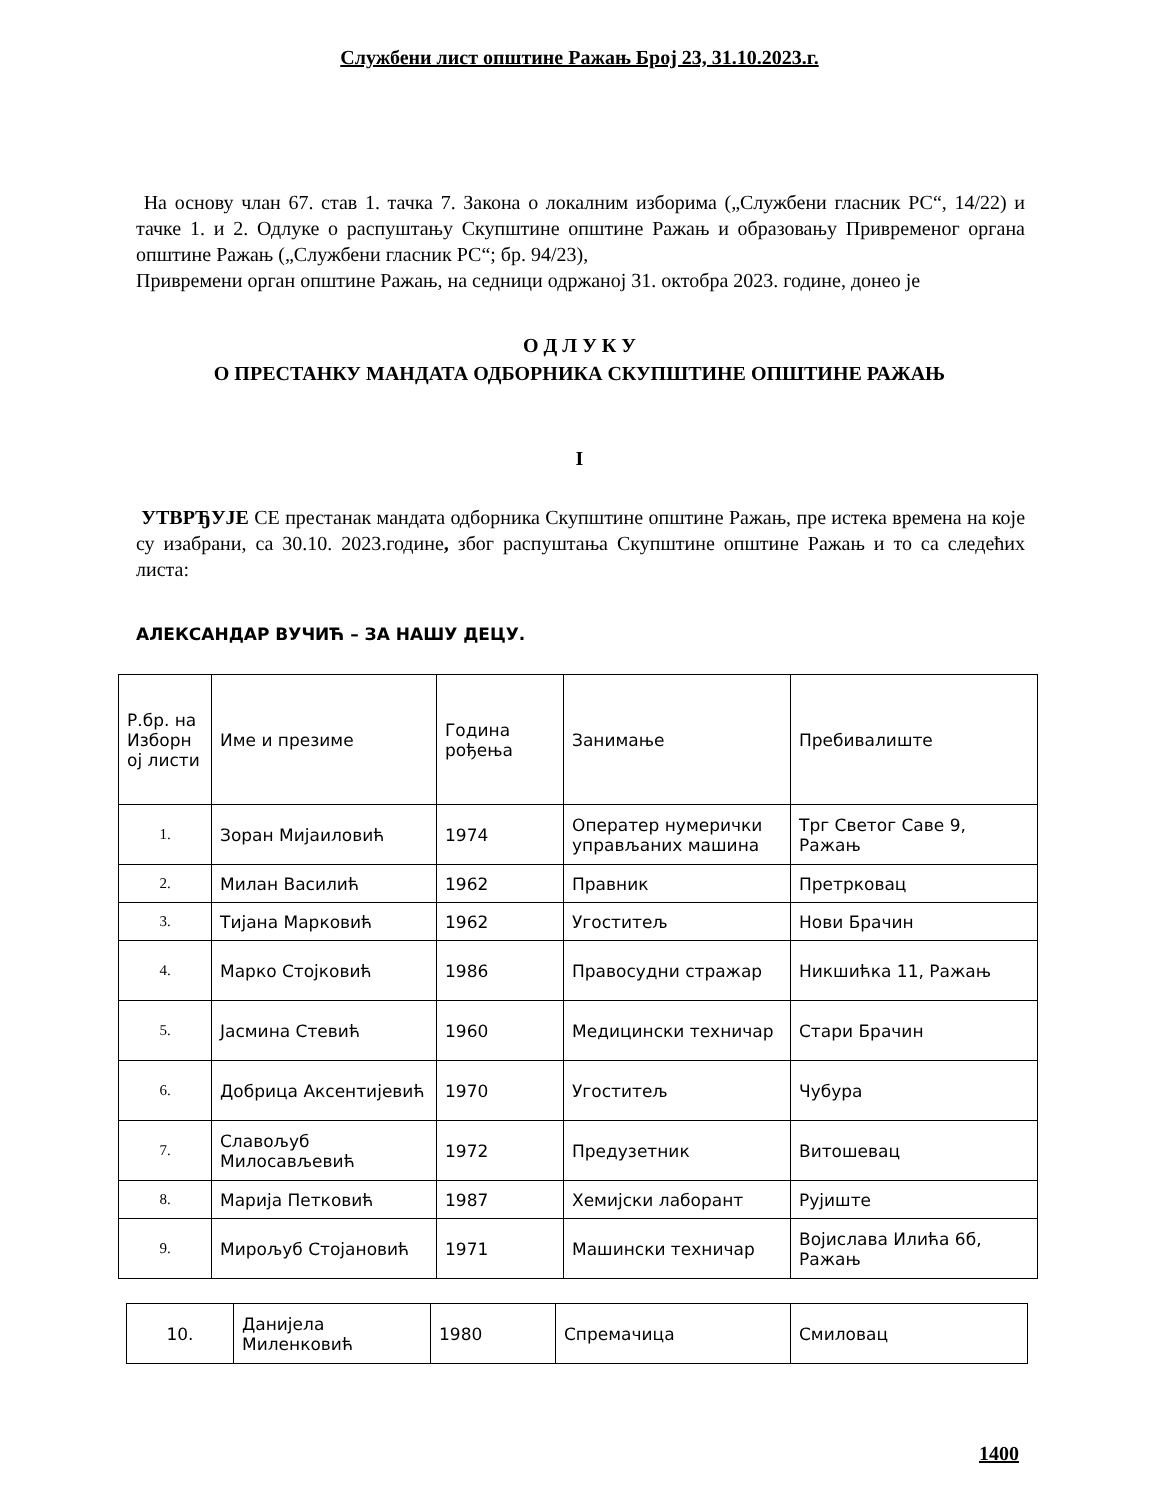Службени лист општине Ражањ Број 23, 31.10.2023.г.
На основу члан 67. став 1. тачка 7. Закона о локалним изборима („Службени гласник РС“, 14/22) и тачке 1. и 2. Одлуке о распуштању Скупштине општине Ражањ и образовању Привременог органа општине Ражањ („Службени гласник РС“; бр. 94/23),
Привремени орган општине Ражањ, на седници одржаној 31. октобра 2023. године, донео је
О Д Л У К У
О ПРЕСТАНКУ МАНДАТА ОДБОРНИКА СКУПШТИНЕ ОПШТИНЕ РАЖАЊ
I
УТВРЂУЈЕ СЕ престанак мандата одборника Скупштине општине Ражањ, пре истека времена на које су изабрани, са 30.10. 2023.године, због распуштања Скупштине општине Ражањ и то са следећих листа:
АЛЕКСАНДАР ВУЧИЋ – ЗА НАШУ ДЕЦУ.
| Р.бр. на Изборн ој листи | Име и презиме | Година рођења | Занимање | Пребивалиште |
| 1. | Зоран Мијаиловић | 1974 | Оператер нумерички управљаних машина | Трг Светог Саве 9, Ражањ |
| 2. | Милан Василић | 1962 | Правник | Претрковац |
| 3. | Тијана Марковић | 1962 | Угоститељ | Нови Брачин |
| 4. | Марко Стојковић | 1986 | Правосудни стражар | Никшићка 11, Ражањ |
| 5. | Јасмина Стевић | 1960 | Медицински техничар | Стари Брачин |
| 6. | Добрица Аксентијевић | 1970 | Угоститељ | Чубура |
| 7. | Славољуб Милосављевић | 1972 | Предузетник | Витошевац |
| 8. | Марија Петковић | 1987 | Хемијски лаборант | Рујиште |
| 9. | Мирољуб Стојановић | 1971 | Машински техничар | Војислава Илића 6б, Ражањ |
| 10. | Данијела Миленковић | 1980 | Спремачица | Смиловац |
1400